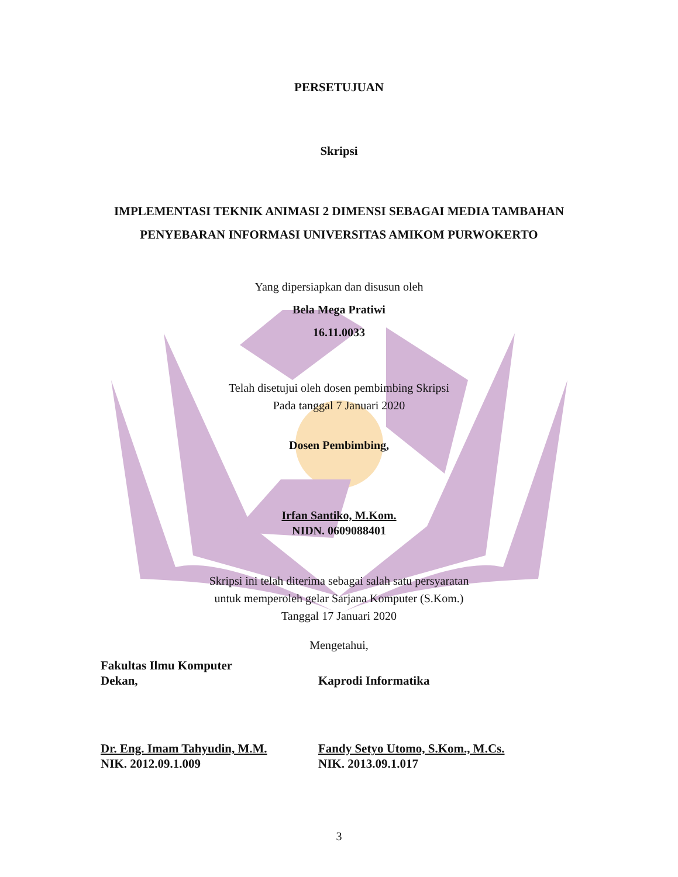PERSETUJUAN
Skripsi
IMPLEMENTASI TEKNIK ANIMASI 2 DIMENSI SEBAGAI MEDIA TAMBAHAN
PENYEBARAN INFORMASI UNIVERSITAS AMIKOM PURWOKERTO
Yang dipersiapkan dan disusun oleh
Bela Mega Pratiwi
16.11.0033
Telah disetujui oleh dosen pembimbing Skripsi
Pada tanggal 7 Januari 2020
Dosen Pembimbing,
Irfan Santiko, M.Kom.
NIDN. 0609088401
Skripsi ini telah diterima sebagai salah satu persyaratan
untuk memperoleh gelar Sarjana Komputer (S.Kom.)
Tanggal 17 Januari 2020
Mengetahui,
Fakultas Ilmu Komputer
Dekan,
Kaprodi Informatika
Dr. Eng. Imam Tahyudin, M.M.
NIK. 2012.09.1.009
Fandy Setyo Utomo, S.Kom., M.Cs.
NIK. 2013.09.1.017
3